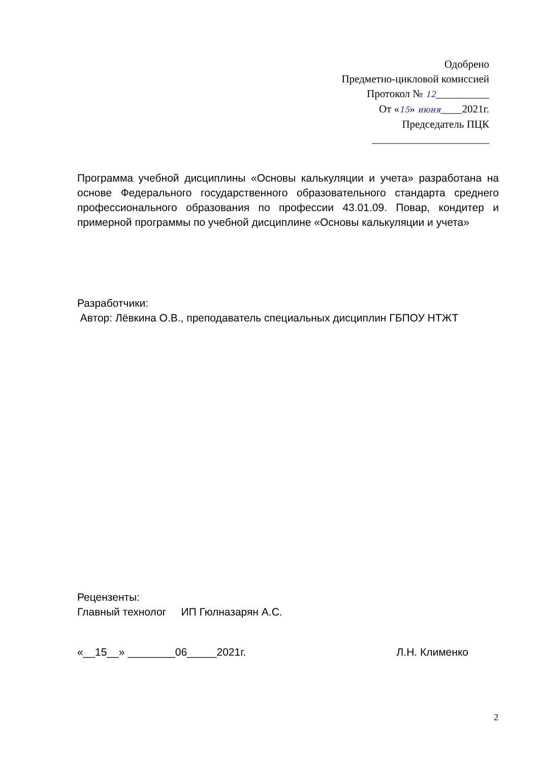Одобрено
Предметно-цикловой комиссией
Протокол № 12__________
От «15» июня____2021г.
Председатель ПЦК
______________________
Программа учебной дисциплины «Основы калькуляции и учета» разработана на основе Федерального государственного образовательного стандарта среднего профессионального образования по профессии 43.01.09. Повар, кондитер и примерной программы по учебной дисциплине «Основы калькуляции и учета»
Разработчики:
Автор: Лёвкина О.В., преподаватель специальных дисциплин ГБПОУ НТЖТ
Рецензенты:
Главный технолог ИП Гюлназарян А.С.
«__15__» ________06_____2021г. Л.Н. Клименко
2